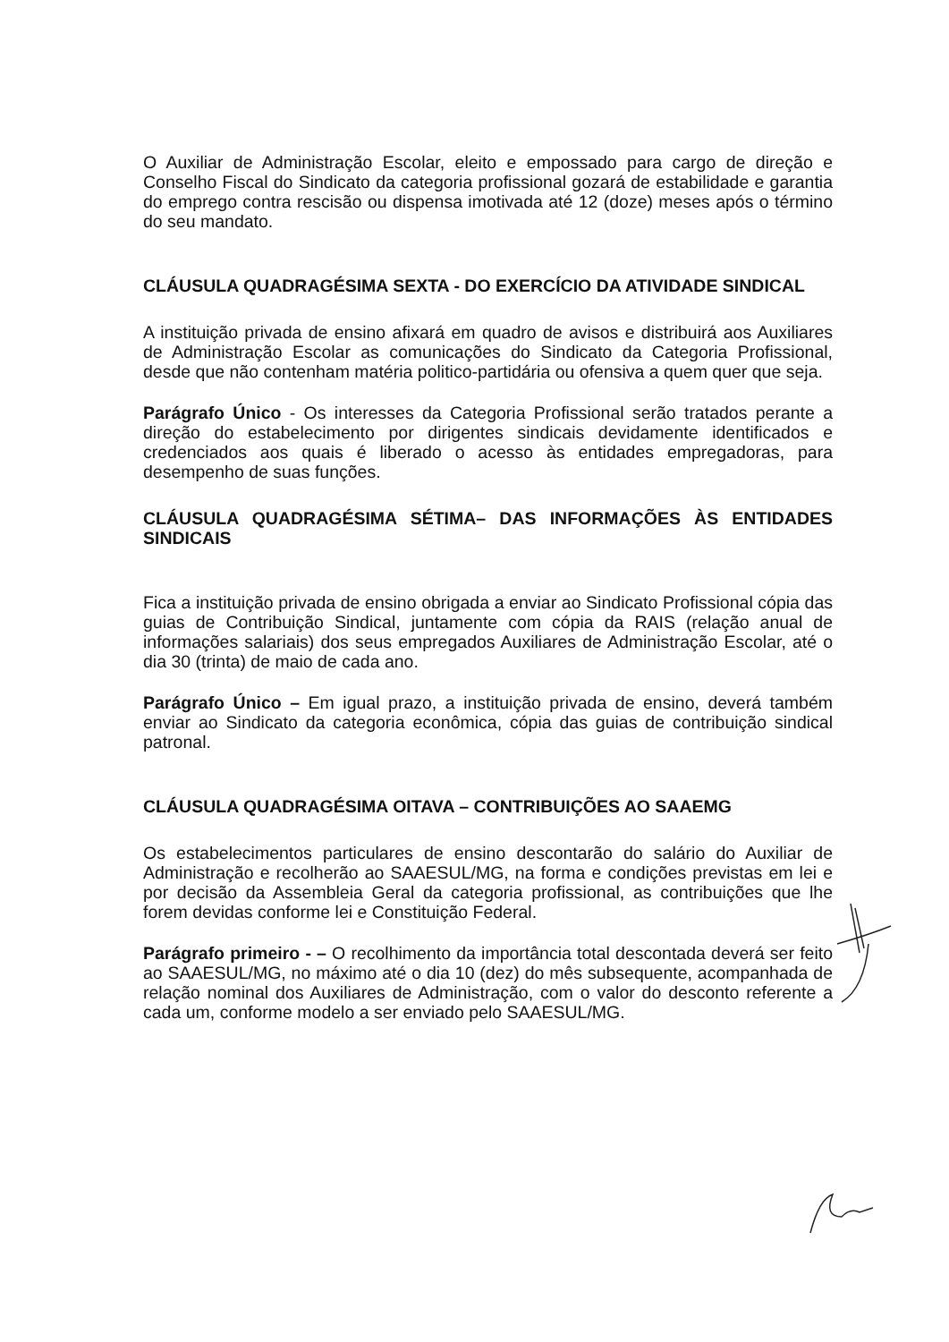O Auxiliar de Administração Escolar, eleito e empossado para cargo de direção e Conselho Fiscal do Sindicato da categoria profissional gozará de estabilidade e garantia do emprego contra rescisão ou dispensa imotivada até 12 (doze) meses após o término do seu mandato.
CLÁUSULA QUADRAGÉSIMA SEXTA - DO EXERCÍCIO DA ATIVIDADE SINDICAL
A instituição privada de ensino afixará em quadro de avisos e distribuirá aos Auxiliares de Administração Escolar as comunicações do Sindicato da Categoria Profissional, desde que não contenham matéria politico-partidária ou ofensiva a quem quer que seja.
Parágrafo Único - Os interesses da Categoria Profissional serão tratados perante a direção do estabelecimento por dirigentes sindicais devidamente identificados e credenciados aos quais é liberado o acesso às entidades empregadoras, para desempenho de suas funções.
CLÁUSULA QUADRAGÉSIMA SÉTIMA– DAS INFORMAÇÕES ÀS ENTIDADES SINDICAIS
Fica a instituição privada de ensino obrigada a enviar ao Sindicato Profissional cópia das guias de Contribuição Sindical, juntamente com cópia da RAIS (relação anual de informações salariais) dos seus empregados Auxiliares de Administração Escolar, até o dia 30 (trinta) de maio de cada ano.
Parágrafo Único – Em igual prazo, a instituição privada de ensino, deverá também enviar ao Sindicato da categoria econômica, cópia das guias de contribuição sindical patronal.
CLÁUSULA QUADRAGÉSIMA OITAVA – CONTRIBUIÇÕES AO SAAEMG
Os estabelecimentos particulares de ensino descontarão do salário do Auxiliar de Administração e recolherão ao SAAESUL/MG, na forma e condições previstas em lei e por decisão da Assembleia Geral da categoria profissional, as contribuições que lhe forem devidas conforme lei e Constituição Federal.
Parágrafo primeiro - – O recolhimento da importância total descontada deverá ser feito ao SAAESUL/MG, no máximo até o dia 10 (dez) do mês subsequente, acompanhada de relação nominal dos Auxiliares de Administração, com o valor do desconto referente a cada um, conforme modelo a ser enviado pelo SAAESUL/MG.